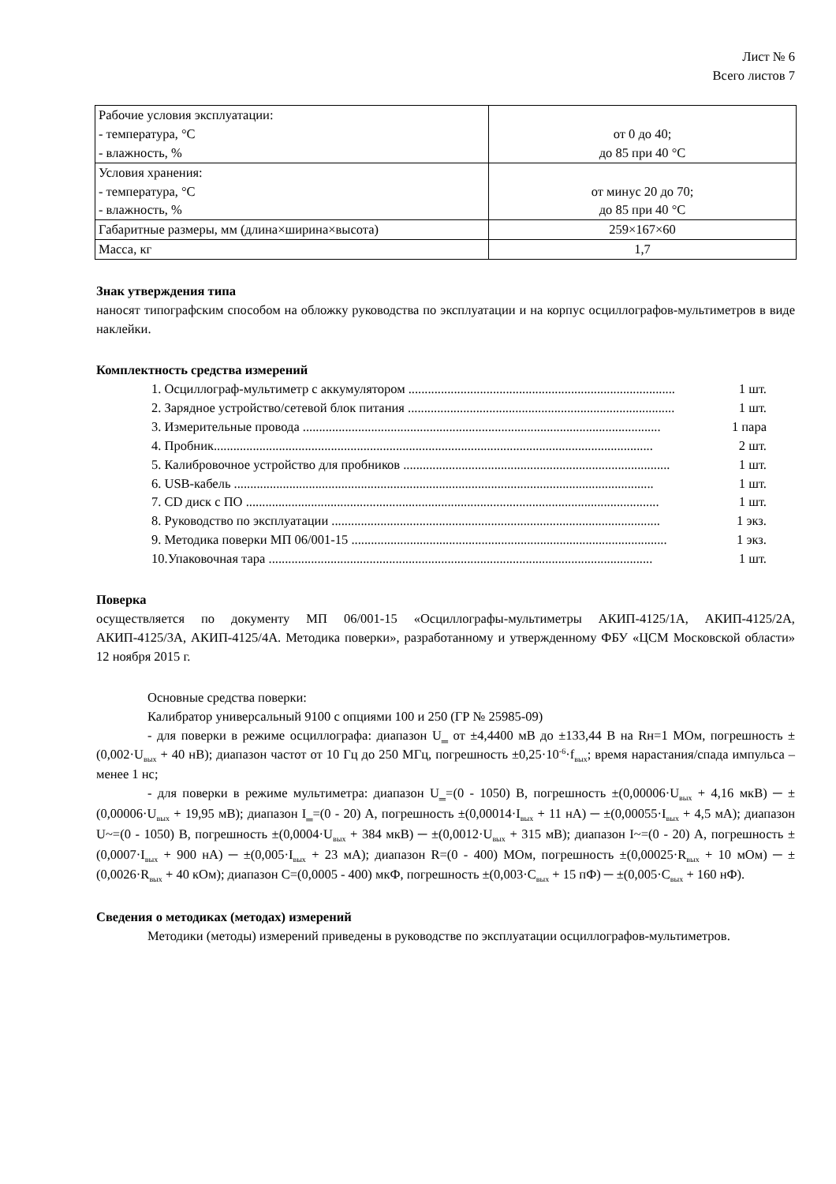Лист № 6
Всего листов 7
| Рабочие условия эксплуатации: - температура, °C - влажность, % | от 0 до 40; до 85 при 40 °C |
| Условия хранения: - температура, °C - влажность, % | от минус 20 до 70; до 85 при 40 °C |
| Габаритные размеры, мм (длина×ширина×высота) | 259×167×60 |
| Масса, кг | 1,7 |
Знак утверждения типа
наносят типографским способом на обложку руководства по эксплуатации и на корпус осциллографов-мультиметров в виде наклейки.
Комплектность средства измерений
1. Осциллограф-мультиметр с аккумулятором .................................................................................. 1 шт.
2. Зарядное устройство/сетевой блок питания .................................................................................. 1 шт.
3. Измерительные провода .............................................................................................................. 1 пара
4. Пробник....................................................................................................................................... 2 шт.
5. Калибровочное устройство для пробников .................................................................................. 1 шт.
6. USB-кабель ................................................................................................................................. 1 шт.
7. CD диск с ПО ............................................................................................................................... 1 шт.
8. Руководство по эксплуатации ..................................................................................................... 1 экз.
9. Методика поверки МП 06/001-15 ................................................................................................. 1 экз.
10.Упаковочная тара ...................................................................................................................... 1 шт.
Поверка
осуществляется по документу МП 06/001-15 «Осциллографы-мультиметры АКИП-4125/1А, АКИП-4125/2А, АКИП-4125/3А, АКИП-4125/4А. Методика поверки», разработанному и утвержденному ФБУ «ЦСМ Московской области» 12 ноября 2015 г.
Основные средства поверки:
Калибратор универсальный 9100 с опциями 100 и 250 (ГР № 25985-09)
- для поверки в режиме осциллографа: диапазон U‗ от ±4,4400 мВ до ±133,44 В на Rн=1 МОм, погрешность ±(0,002·U<sub>вых</sub> + 40 нВ); диапазон частот от 10 Гц до 250 МГц, погрешность ±0,25·10<sup>-6</sup>·f<sub>вых</sub>; время нарастания/спада импульса – менее 1 нс;
- для поверки в режиме мультиметра: диапазон U‗=(0 - 1050) В, погрешность ±(0,00006·U<sub>вых</sub> + 4,16 мкВ) ─ ±(0,00006·U<sub>вых</sub> + 19,95 мВ); диапазон I‗=(0 - 20) А, погрешность ±(0,00014·I<sub>вых</sub> + 11 нА) ─ ±(0,00055·I<sub>вых</sub> + 4,5 мА); диапазон U~=(0 - 1050) В, погрешность ±(0,0004·U<sub>вых</sub> + 384 мкВ) ─ ±(0,0012·U<sub>вых</sub> + 315 мВ); диапазон I~=(0 - 20) А, погрешность ±(0,0007·I<sub>вых</sub> + 900 нА) ─ ±(0,005·I<sub>вых</sub> + 23 мА); диапазон R=(0 - 400) МОм, погрешность ±(0,00025·R<sub>вых</sub> + 10 мОм) ─ ±(0,0026·R<sub>вых</sub> + 40 кОм); диапазон С=(0,0005 - 400) мкФ, погрешность ±(0,003·C<sub>вых</sub> + 15 пФ) ─ ±(0,005·C<sub>вых</sub> + 160 нФ).
Сведения о методиках (методах) измерений
Методики (методы) измерений приведены в руководстве по эксплуатации осциллографов-мультиметров.